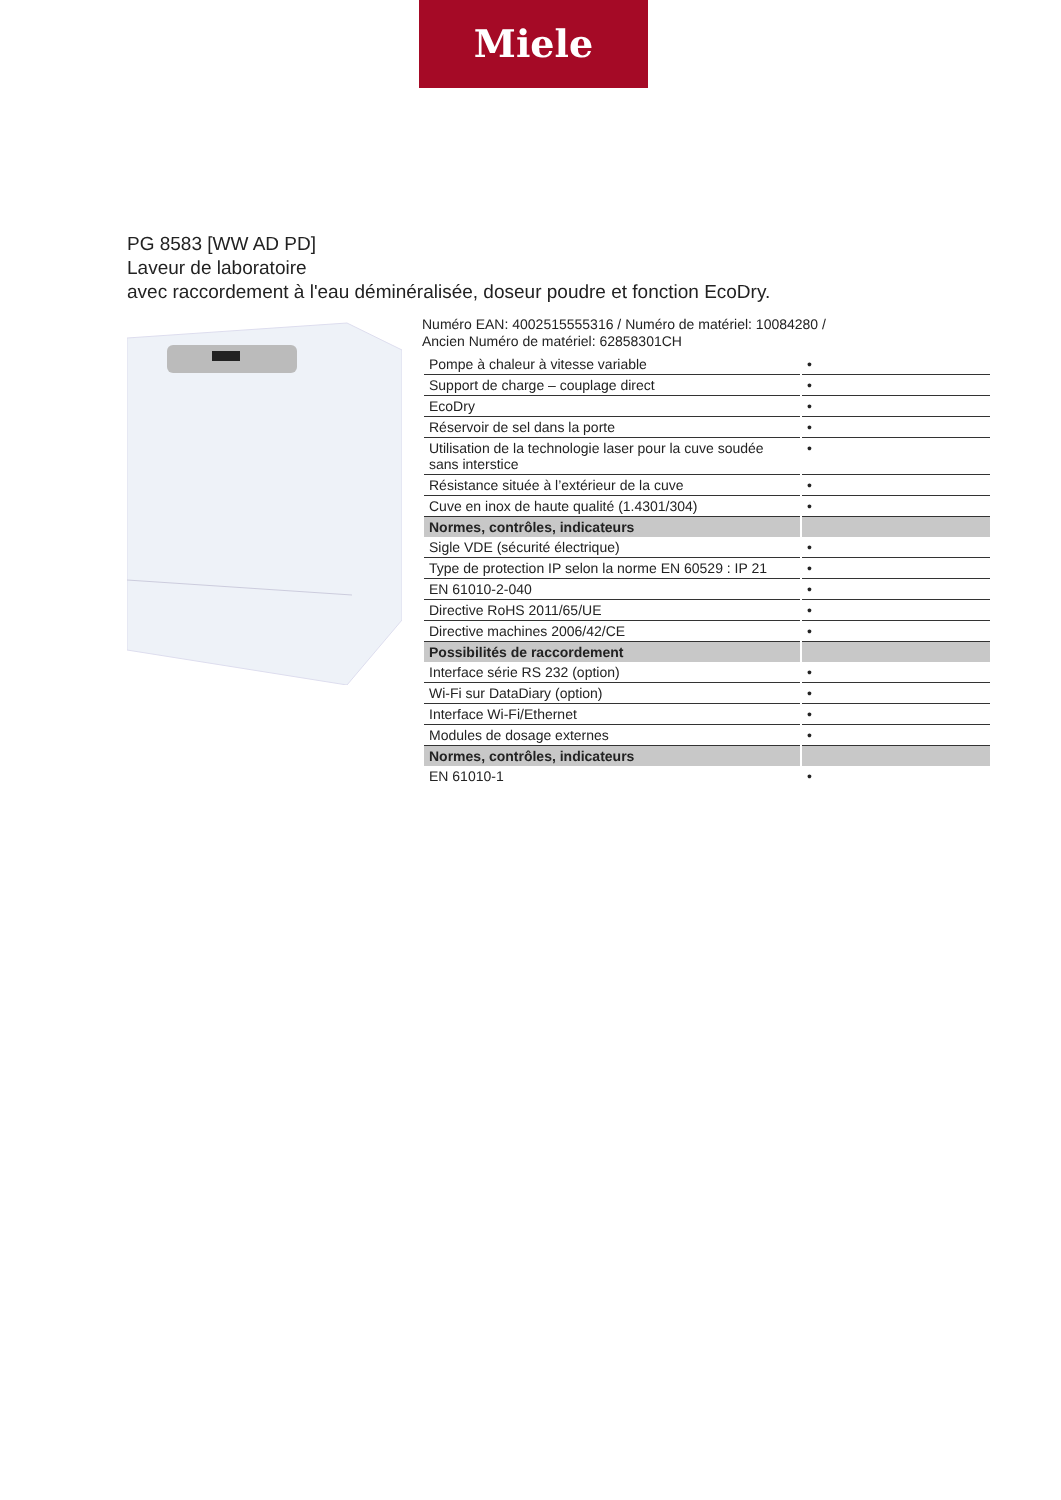Miele
PG 8583 [WW AD PD]
Laveur de laboratoire
avec raccordement à l'eau déminéralisée, doseur poudre et fonction EcoDry.
Numéro EAN: 4002515555316 / Numéro de matériel: 10084280 /
Ancien Numéro de matériel: 62858301CH
| Pompe à chaleur à vitesse variable | • |
| Support de charge – couplage direct | • |
| EcoDry | • |
| Réservoir de sel dans la porte | • |
| Utilisation de la technologie laser pour la cuve soudée sans interstice | • |
| Résistance située à l’extérieur de la cuve | • |
| Cuve en inox de haute qualité (1.4301/304) | • |
| Normes, contrôles, indicateurs | |
| Sigle VDE (sécurité électrique) | • |
| Type de protection IP selon la norme EN 60529 : IP 21 | • |
| EN 61010-2-040 | • |
| Directive RoHS 2011/65/UE | • |
| Directive machines 2006/42/CE | • |
| Possibilités de raccordement | |
| Interface série RS 232 (option) | • |
| Wi-Fi sur DataDiary (option) | • |
| Interface Wi-Fi/Ethernet | • |
| Modules de dosage externes | • |
| Normes, contrôles, indicateurs | |
| EN 61010-1 | • |